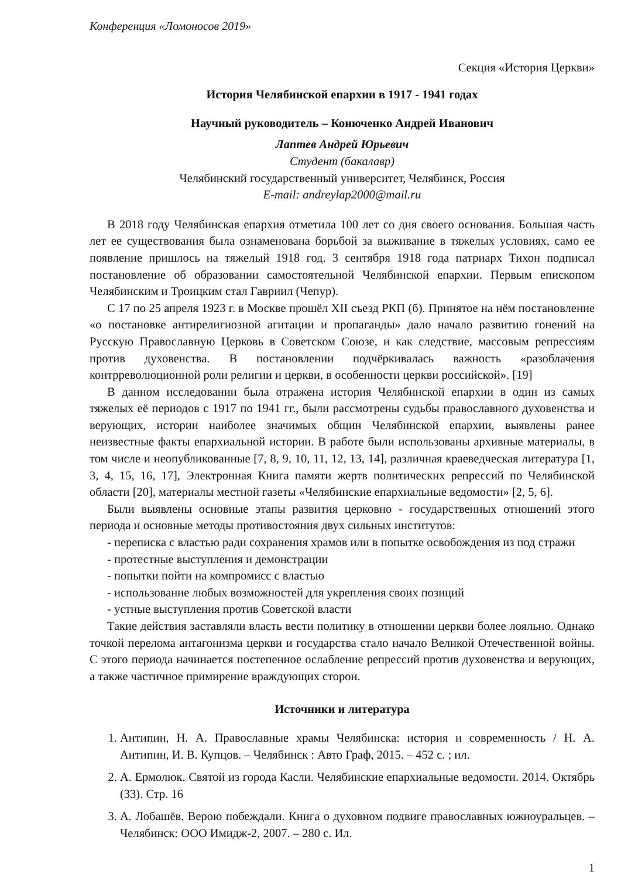Конференция «Ломоносов 2019»
Секция «История Церкви»
История Челябинской епархии в 1917 - 1941 годах
Научный руководитель – Конюченко Андрей Иванович
Лаптев Андрей Юрьевич
Студент (бакалавр)
Челябинский государственный университет, Челябинск, Россия
E-mail: andreylap2000@mail.ru
В 2018 году Челябинская епархия отметила 100 лет со дня своего основания. Большая часть лет ее существования была ознаменована борьбой за выживание в тяжелых условиях, само ее появление пришлось на тяжелый 1918 год. 3 сентября 1918 года патриарх Тихон подписал постановление об образовании самостоятельной Челябинской епархии. Первым епископом Челябинским и Троицким стал Гавриил (Чепур).
С 17 по 25 апреля 1923 г. в Москве прошёл XII съезд РКП (б). Принятое на нём постановление «о постановке антирелигиозной агитации и пропаганды» дало начало развитию гонений на Русскую Православную Церковь в Советском Союзе, и как следствие, массовым репрессиям против духовенства. В постановлении подчёркивалась важность «разоблачения контрреволюционной роли религии и церкви, в особенности церкви российской». [19]
В данном исследовании была отражена история Челябинской епархии в один из самых тяжелых её периодов с 1917 по 1941 гг., были рассмотрены судьбы православного духовенства и верующих, истории наиболее значимых общин Челябинской епархии, выявлены ранее неизвестные факты епархиальной истории. В работе были использованы архивные материалы, в том числе и неопубликованные [7, 8, 9, 10, 11, 12, 13, 14], различная краеведческая литература [1, 3, 4, 15, 16, 17], Электронная Книга памяти жертв политических репрессий по Челябинской области [20], материалы местной газеты «Челябинские епархиальные ведомости» [2, 5, 6].
Были выявлены основные этапы развития церковно - государственных отношений этого периода и основные методы противостояния двух сильных институтов:
- переписка с властью ради сохранения храмов или в попытке освобождения из под стражи
- протестные выступления и демонстрации
- попытки пойти на компромисс с властью
- использование любых возможностей для укрепления своих позиций
- устные выступления против Советской власти
Такие действия заставляли власть вести политику в отношении церкви более лояльно. Однако точкой перелома антагонизма церкви и государства стало начало Великой Отечественной войны. С этого периода начинается постепенное ослабление репрессий против духовенства и верующих, а также частичное примирение враждующих сторон.
Источники и литература
1. Антипин, Н. А. Православные храмы Челябинска: история и современность / Н. А. Антипин, И. В. Купцов. – Челябинск : Авто Граф, 2015. – 452 с. ; ил.
2. А. Ермолюк. Святой из города Касли. Челябинские епархиальные ведомости. 2014. Октябрь (33). Стр. 16
3. А. Лобашёв. Верою побеждали. Книга о духовном подвиге православных южноуральцев. – Челябинск: ООО Имидж-2, 2007. – 280 с. Ил.
1